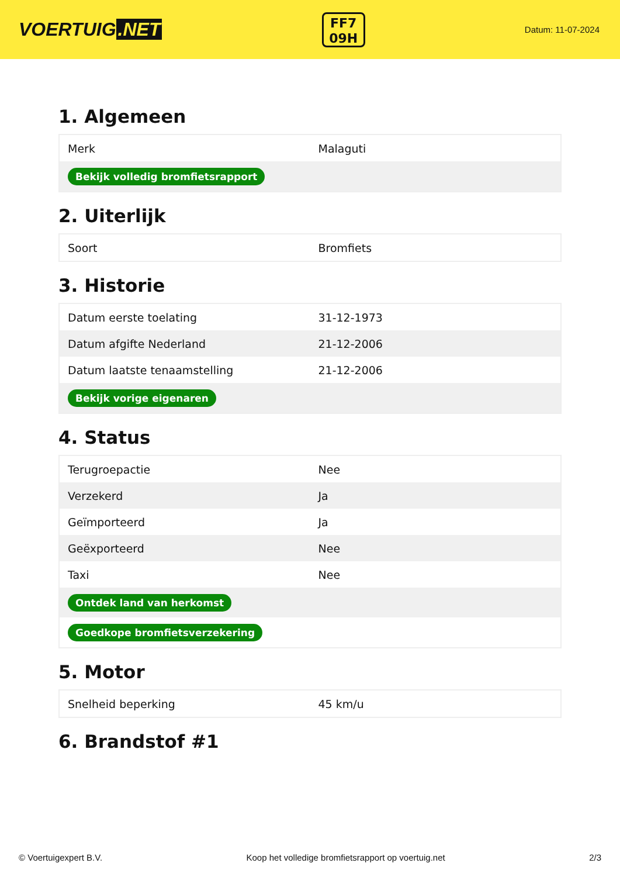VOERTUIG.NET
FF7
09H
Datum: 11-07-2024
1. Algemeen
| Merk | Malaguti |
| Bekijk volledig bromfietsrapport | |
2. Uiterlijk
| Soort | Bromfiets |
3. Historie
| Datum eerste toelating | 31-12-1973 |
| Datum afgifte Nederland | 21-12-2006 |
| Datum laatste tenaamstelling | 21-12-2006 |
| Bekijk vorige eigenaren | |
4. Status
| Terugroepactie | Nee |
| Verzekerd | Ja |
| Geïmporteerd | Ja |
| Geëxporteerd | Nee |
| Taxi | Nee |
| Ontdek land van herkomst | |
| Goedkope bromfietsverzekering | |
5. Motor
| Snelheid beperking | 45 km/u |
6. Brandstof #1
© Voertuigexpert B.V. Koop het volledige bromfietsrapport op voertuig.net 2/3